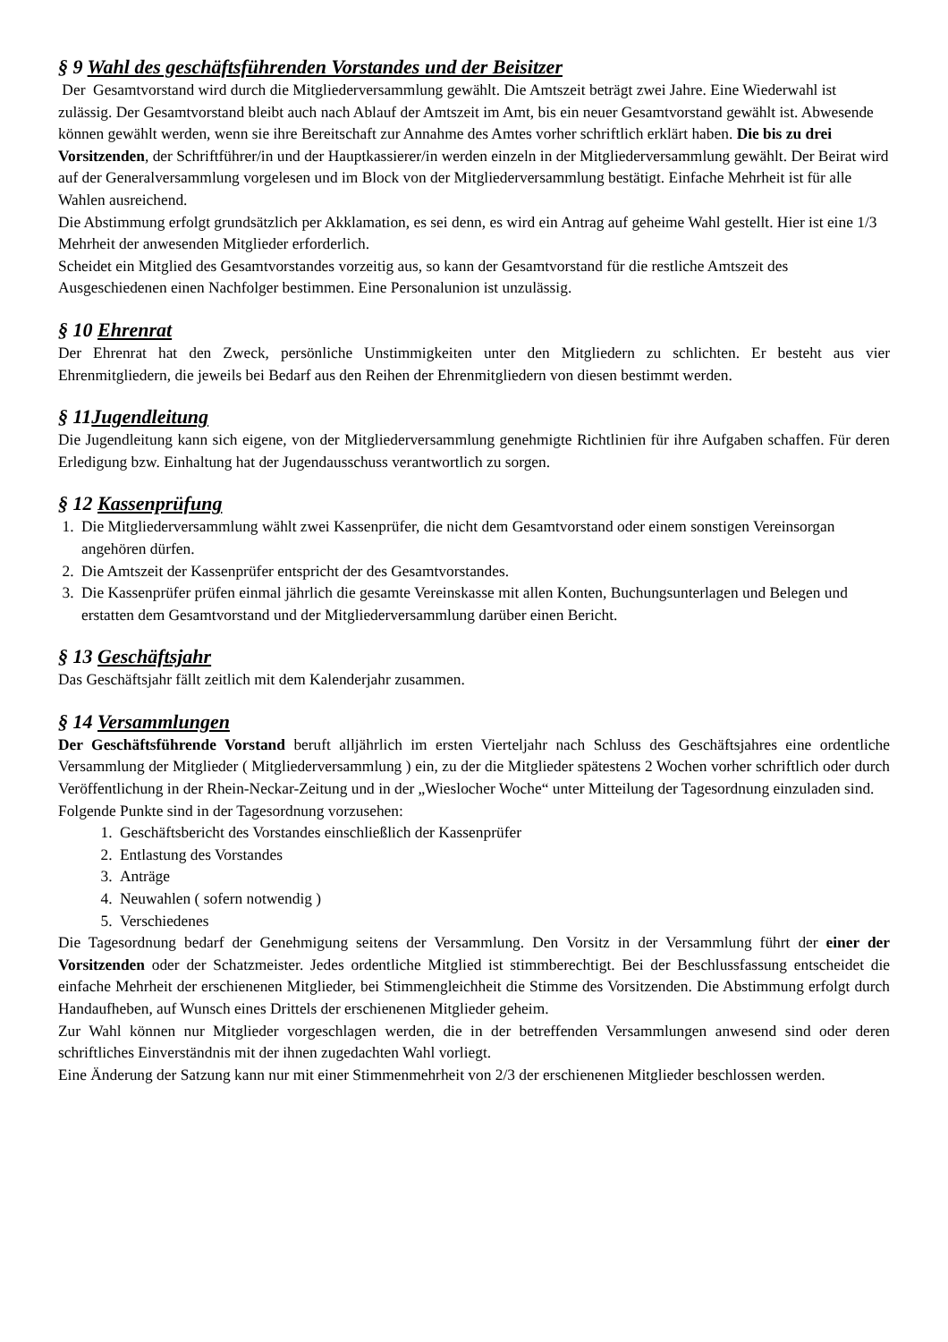§ 9 Wahl des geschäftsführenden Vorstandes und der Beisitzer
Der Gesamtvorstand wird durch die Mitgliederversammlung gewählt. Die Amtszeit beträgt zwei Jahre. Eine Wiederwahl ist zulässig. Der Gesamtvorstand bleibt auch nach Ablauf der Amtszeit im Amt, bis ein neuer Gesamtvorstand gewählt ist. Abwesende können gewählt werden, wenn sie ihre Bereitschaft zur Annahme des Amtes vorher schriftlich erklärt haben. Die bis zu drei Vorsitzenden, der Schriftführer/in und der Hauptkassierer/in werden einzeln in der Mitgliederversammlung gewählt. Der Beirat wird auf der Generalversammlung vorgelesen und im Block von der Mitgliederversammlung bestätigt. Einfache Mehrheit ist für alle Wahlen ausreichend.
Die Abstimmung erfolgt grundsätzlich per Akklamation, es sei denn, es wird ein Antrag auf geheime Wahl gestellt. Hier ist eine 1/3 Mehrheit der anwesenden Mitglieder erforderlich.
Scheidet ein Mitglied des Gesamtvorstandes vorzeitig aus, so kann der Gesamtvorstand für die restliche Amtszeit des Ausgeschiedenen einen Nachfolger bestimmen. Eine Personalunion ist unzulässig.
§ 10 Ehrenrat
Der Ehrenrat hat den Zweck, persönliche Unstimmigkeiten unter den Mitgliedern zu schlichten. Er besteht aus vier Ehrenmitgliedern, die jeweils bei Bedarf aus den Reihen der Ehrenmitgliedern von diesen bestimmt werden.
§ 11Jugendleitung
Die Jugendleitung kann sich eigene, von der Mitgliederversammlung genehmigte Richtlinien für ihre Aufgaben schaffen. Für deren Erledigung bzw. Einhaltung hat der Jugendausschuss verantwortlich zu sorgen.
§ 12 Kassenprüfung
1. Die Mitgliederversammlung wählt zwei Kassenprüfer, die nicht dem Gesamtvorstand oder einem sonstigen Vereinsorgan angehören dürfen.
2. Die Amtszeit der Kassenprüfer entspricht der des Gesamtvorstandes.
3. Die Kassenprüfer prüfen einmal jährlich die gesamte Vereinskasse mit allen Konten, Buchungsunterlagen und Belegen und erstatten dem Gesamtvorstand und der Mitgliederversammlung darüber einen Bericht.
§ 13 Geschäftsjahr
Das Geschäftsjahr fällt zeitlich mit dem Kalenderjahr zusammen.
§ 14 Versammlungen
Der Geschäftsführende Vorstand beruft alljährlich im ersten Vierteljahr nach Schluss des Geschäftsjahres eine ordentliche Versammlung der Mitglieder ( Mitgliederversammlung ) ein, zu der die Mitglieder spätestens 2 Wochen vorher schriftlich oder durch Veröffentlichung in der Rhein-Neckar-Zeitung und in der „Wieslocher Woche“ unter Mitteilung der Tagesordnung einzuladen sind.
Folgende Punkte sind in der Tagesordnung vorzusehen:
1. Geschäftsbericht des Vorstandes einschließlich der Kassenprüfer
2. Entlastung des Vorstandes
3. Anträge
4. Neuwahlen ( sofern notwendig )
5. Verschiedenes
Die Tagesordnung bedarf der Genehmigung seitens der Versammlung. Den Vorsitz in der Versammlung führt der einer der Vorsitzenden oder der Schatzmeister. Jedes ordentliche Mitglied ist stimmberechtigt. Bei der Beschlussfassung entscheidet die einfache Mehrheit der erschienenen Mitglieder, bei Stimmengleichheit die Stimme des Vorsitzenden. Die Abstimmung erfolgt durch Handaufheben, auf Wunsch eines Drittels der erschienenen Mitglieder geheim.
Zur Wahl können nur Mitglieder vorgeschlagen werden, die in der betreffenden Versammlungen anwesend sind oder deren schriftliches Einverständnis mit der ihnen zugedachten Wahl vorliegt.
Eine Änderung der Satzung kann nur mit einer Stimmenmehrheit von 2/3 der erschienenen Mitglieder beschlossen werden.